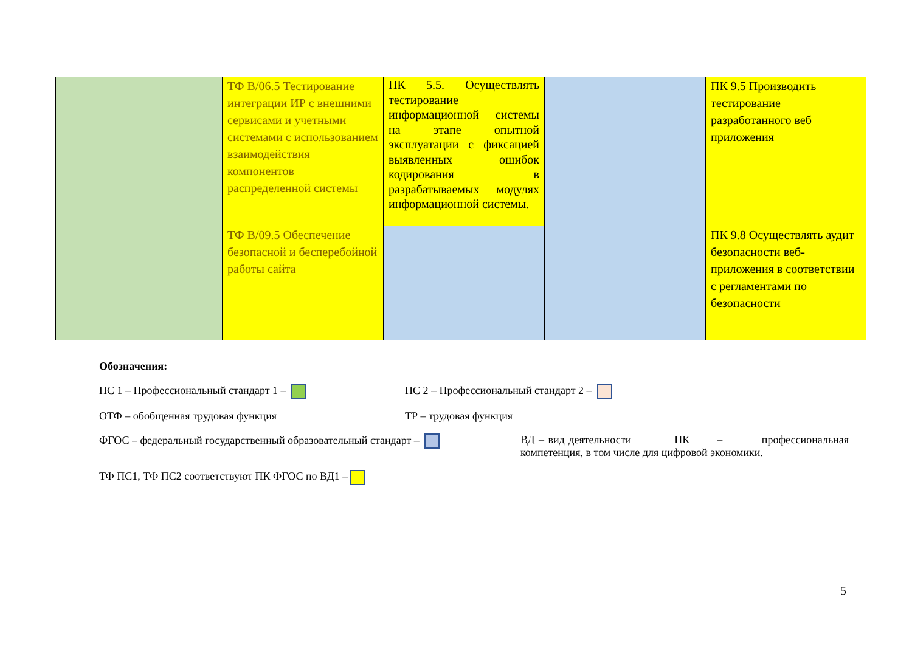| | ТФ B/06.5 Тестирование интеграции ИР с внешними сервисами и учетными системами с использованием взаимодействия компонентов распределенной системы | ПК 5.5. Осуществлять тестирование информационной системы на этапе опытной эксплуатации с фиксацией выявленных ошибок кодирования в разрабатываемых модулях информационной системы. | | ПК 9.5 Производить тестирование разработанного веб приложения |
| | ТФ B/09.5 Обеспечение безопасной и бесперебойной работы сайта | | | ПК 9.8 Осуществлять аудит безопасности веб-приложения в соответствии с регламентами по безопасности |
Обозначения:
ПС 1 – Профессиональный стандарт 1 – ПС 2 – Профессиональный стандарт 2 –
ОТФ – обобщенная трудовая функция ТР – трудовая функция
ФГОС – федеральный государственный образовательный стандарт – ВД – вид деятельности ПК – профессиональная компетенция, в том числе для цифровой экономики.
ТФ ПС1, ТФ ПС2 соответствуют ПК ФГОС по ВД1 –
5